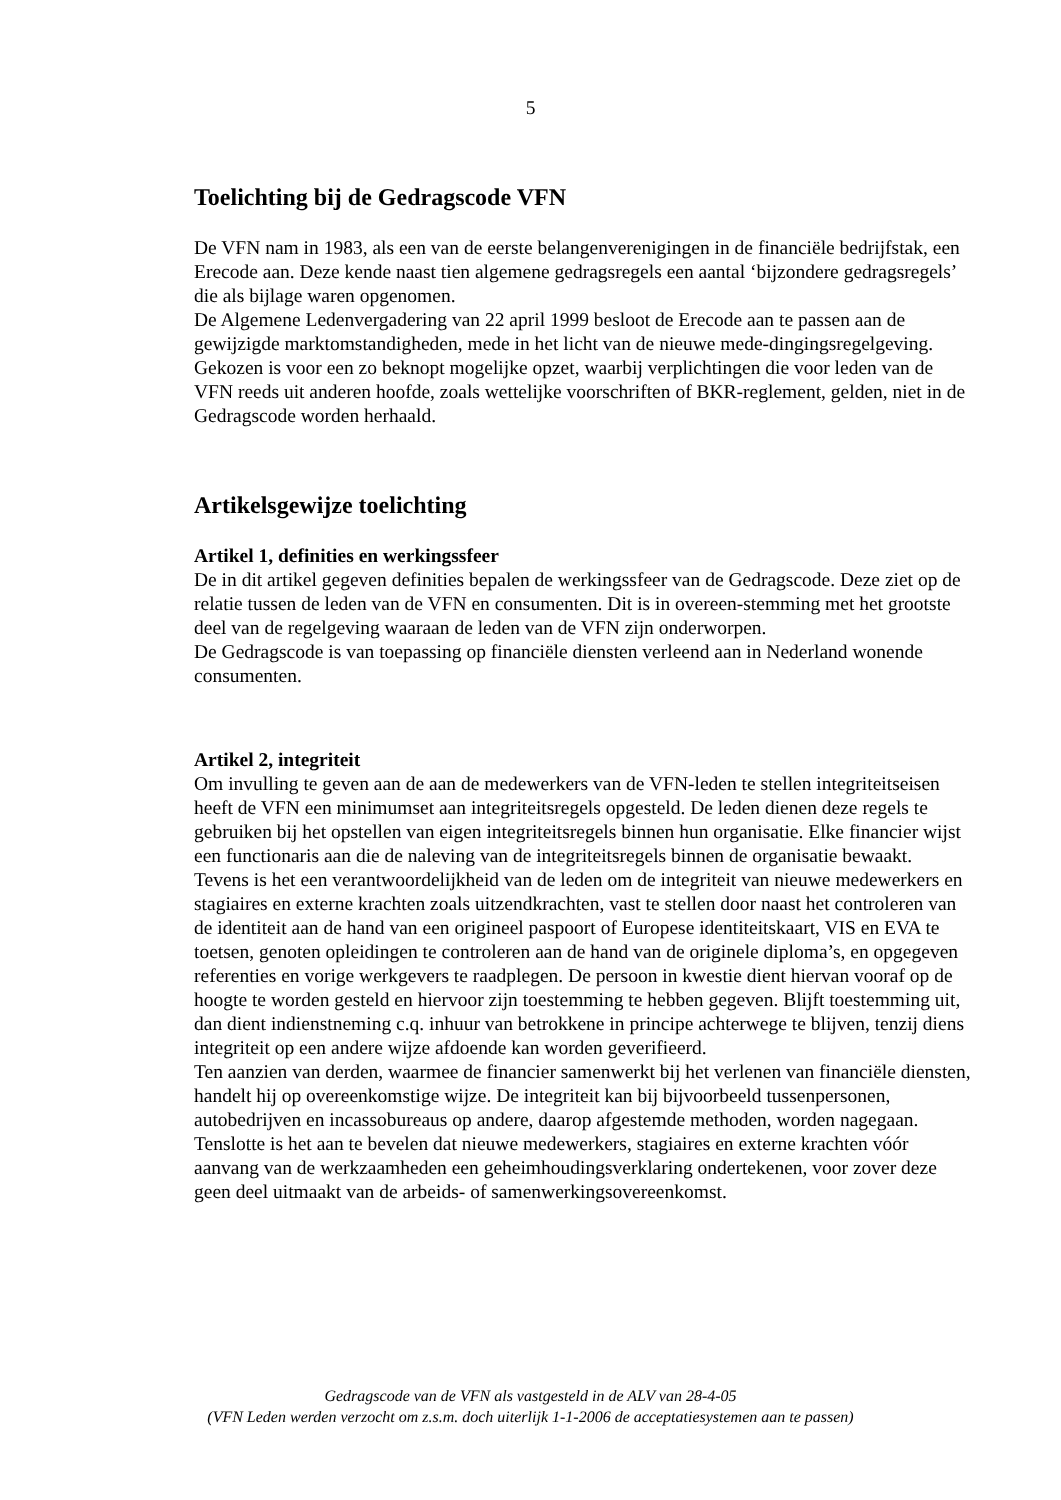5
Toelichting bij de Gedragscode VFN
De VFN nam in 1983, als een van de eerste belangenverenigingen in de financiële bedrijfstak, een Erecode aan. Deze kende naast tien algemene gedragsregels een aantal ‘bijzondere gedragsregels’ die als bijlage waren opgenomen.
De Algemene Ledenvergadering van 22 april 1999 besloot de Erecode aan te passen aan de gewijzigde marktomstandigheden, mede in het licht van de nieuwe mede-dingingsregelgeving.
Gekozen is voor een zo beknopt mogelijke opzet, waarbij verplichtingen die voor leden van de VFN reeds uit anderen hoofde, zoals wettelijke voorschriften of BKR-reglement, gelden, niet in de Gedragscode worden herhaald.
Artikelsgewijze toelichting
Artikel 1, definities en werkingssfeer
De in dit artikel gegeven definities bepalen de werkingssfeer van de Gedragscode. Deze ziet op de relatie tussen de leden van de VFN en consumenten. Dit is in overeen-stemming met het grootste deel van de regelgeving waaraan de leden van de VFN zijn onderworpen.
De Gedragscode is van toepassing op financiële diensten verleend aan in Nederland wonende consumenten.
Artikel 2, integriteit
Om invulling te geven aan de aan de medewerkers van de VFN-leden te stellen integriteitseisen heeft de VFN een minimumset aan integriteitsregels opgesteld. De leden dienen deze regels te gebruiken bij het opstellen van eigen integriteitsregels binnen hun organisatie. Elke financier wijst een functionaris aan die de naleving van de integriteitsregels binnen de organisatie bewaakt.
Tevens is het een verantwoordelijkheid van de leden om de integriteit van nieuwe medewerkers en stagiaires en externe krachten zoals uitzendkrachten, vast te stellen door naast het controleren van de identiteit aan de hand van een origineel paspoort of Europese identiteitskaart, VIS en EVA te toetsen, genoten opleidingen te controleren aan de hand van de originele diploma’s, en opgegeven referenties en vorige werkgevers te raadplegen. De persoon in kwestie dient hiervan vooraf op de hoogte te worden gesteld en hiervoor zijn toestemming te hebben gegeven. Blijft toestemming uit, dan dient indienstneming c.q. inhuur van betrokkene in principe achterwege te blijven, tenzij diens integriteit op een andere wijze afdoende kan worden geverifieerd.
Ten aanzien van derden, waarmee de financier samenwerkt bij het verlenen van financiële diensten, handelt hij op overeenkomstige wijze. De integriteit kan bij bijvoorbeeld tussenpersonen, autobedrijven en incassobureaus op andere, daarop afgestemde methoden, worden nagegaan.
Tenslotte is het aan te bevelen dat nieuwe medewerkers, stagiaires en externe krachten vóór aanvang van de werkzaamheden een geheimhoudingsverklaring ondertekenen, voor zover deze geen deel uitmaakt van de arbeids- of samenwerkingsovereenkomst.
Gedragscode van de VFN als vastgesteld in de ALV van 28-4-05
(VFN Leden werden verzocht om z.s.m. doch uiterlijk 1-1-2006 de acceptatiesystemen aan te passen)